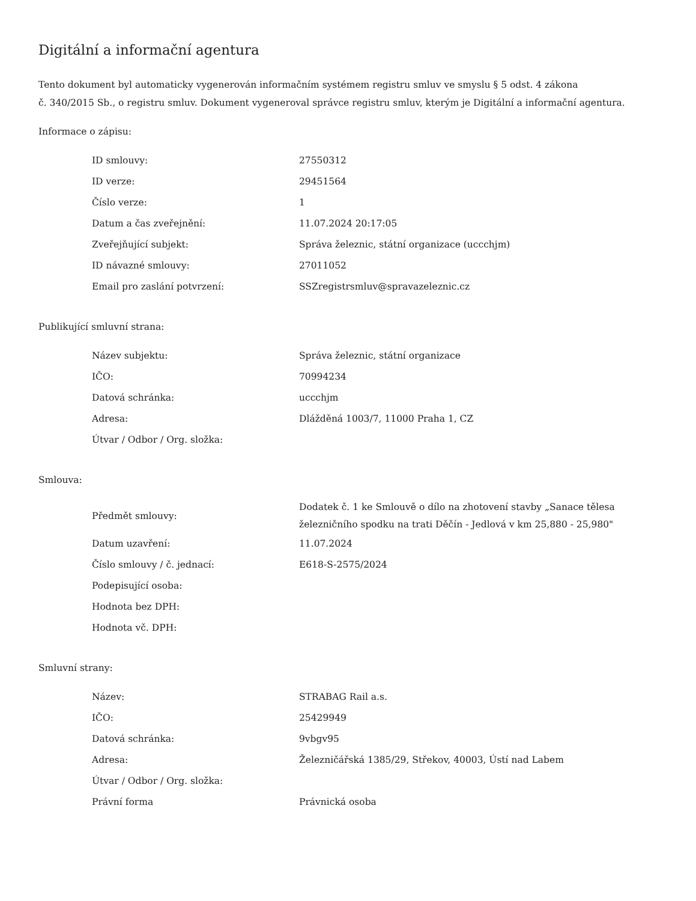Digitální a informační agentura
Tento dokument byl automaticky vygenerován informačním systémem registru smluv ve smyslu § 5 odst. 4 zákona
č. 340/2015 Sb., o registru smluv. Dokument vygeneroval správce registru smluv, kterým je Digitální a informační agentura.
Informace o zápisu:
| ID smlouvy: | 27550312 |
| ID verze: | 29451564 |
| Číslo verze: | 1 |
| Datum a čas zveřejnění: | 11.07.2024 20:17:05 |
| Zveřejňující subjekt: | Správa železnic, státní organizace (uccchjm) |
| ID návazné smlouvy: | 27011052 |
| Email pro zaslání potvrzení: | SSZregistrsmluv@spravazeleznic.cz |
Publikující smluvní strana:
| Název subjektu: | Správa železnic, státní organizace |
| IČO: | 70994234 |
| Datová schránka: | uccchjm |
| Adresa: | Dlážděná 1003/7, 11000 Praha 1, CZ |
| Útvar / Odbor / Org. složka: | |
Smlouva:
| Předmět smlouvy: | Dodatek č. 1 ke Smlouvě o dílo na zhotovení stavby „Sanace tělesa železničního spodku na trati Děčín - Jedlová v km 25,880 - 25,980" |
| Datum uzavření: | 11.07.2024 |
| Číslo smlouvy / č. jednací: | E618-S-2575/2024 |
| Podepisující osoba: | |
| Hodnota bez DPH: | |
| Hodnota vč. DPH: | |
Smluvní strany:
| Název: | STRABAG Rail a.s. |
| IČO: | 25429949 |
| Datová schránka: | 9vbgv95 |
| Adresa: | Železničářská 1385/29, Střekov, 40003, Ústí nad Labem |
| Útvar / Odbor / Org. složka: | |
| Právní forma | Právnická osoba |